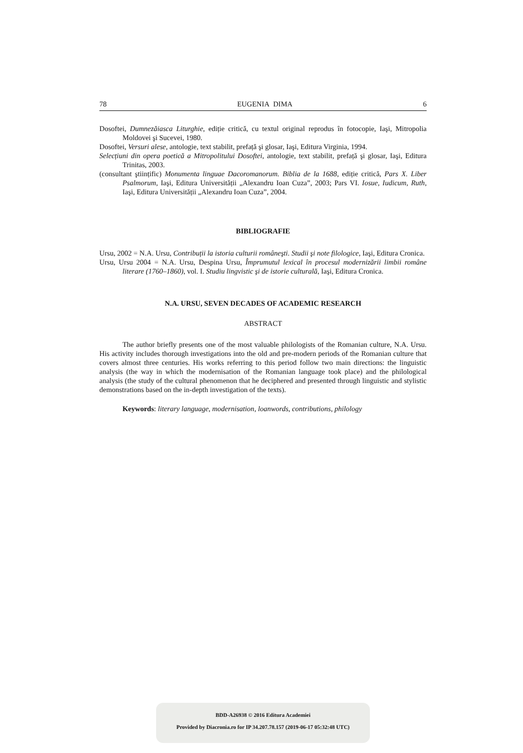78 EUGENIA DIMA 6
Dosoftei, Dumnezăiasca Liturghie, ediție critică, cu textul original reprodus în fotocopie, Iaşi, Mitropolia Moldovei şi Sucevei, 1980.
Dosoftei, Versuri alese, antologie, text stabilit, prefață şi glosar, Iaşi, Editura Virginia, 1994.
Selecțiuni din opera poetică a Mitropolitului Dosoftei, antologie, text stabilit, prefață şi glosar, Iaşi, Editura Trinitas, 2003.
(consultant ştiințific) Monumenta linguae Dacoromanorum. Biblia de la 1688, ediție critică, Pars X. Liber Psalmorum, Iaşi, Editura Universității „Alexandru Ioan Cuza”, 2003; Pars VI. Iosue, Iudicum, Ruth, Iaşi, Editura Universității „Alexandru Ioan Cuza”, 2004.
BIBLIOGRAFIE
Ursu, 2002 = N.A. Ursu, Contribuții la istoria culturii româneşti. Studii şi note filologice, Iaşi, Editura Cronica.
Ursu, Ursu 2004 = N.A. Ursu, Despina Ursu, Împrumutul lexical în procesul modernizării limbii române literare (1760–1860), vol. I. Studiu lingvistic şi de istorie culturală, Iaşi, Editura Cronica.
N.A. URSU, SEVEN DECADES OF ACADEMIC RESEARCH
ABSTRACT
The author briefly presents one of the most valuable philologists of the Romanian culture, N.A. Ursu. His activity includes thorough investigations into the old and pre-modern periods of the Romanian culture that covers almost three centuries. His works referring to this period follow two main directions: the linguistic analysis (the way in which the modernisation of the Romanian language took place) and the philological analysis (the study of the cultural phenomenon that he deciphered and presented through linguistic and stylistic demonstrations based on the in-depth investigation of the texts).
Keywords: literary language, modernisation, loanwords, contributions, philology
BDD-A26938 © 2016 Editura Academiei
Provided by Diacronia.ro for IP 34.207.78.157 (2019-06-17 05:32:48 UTC)